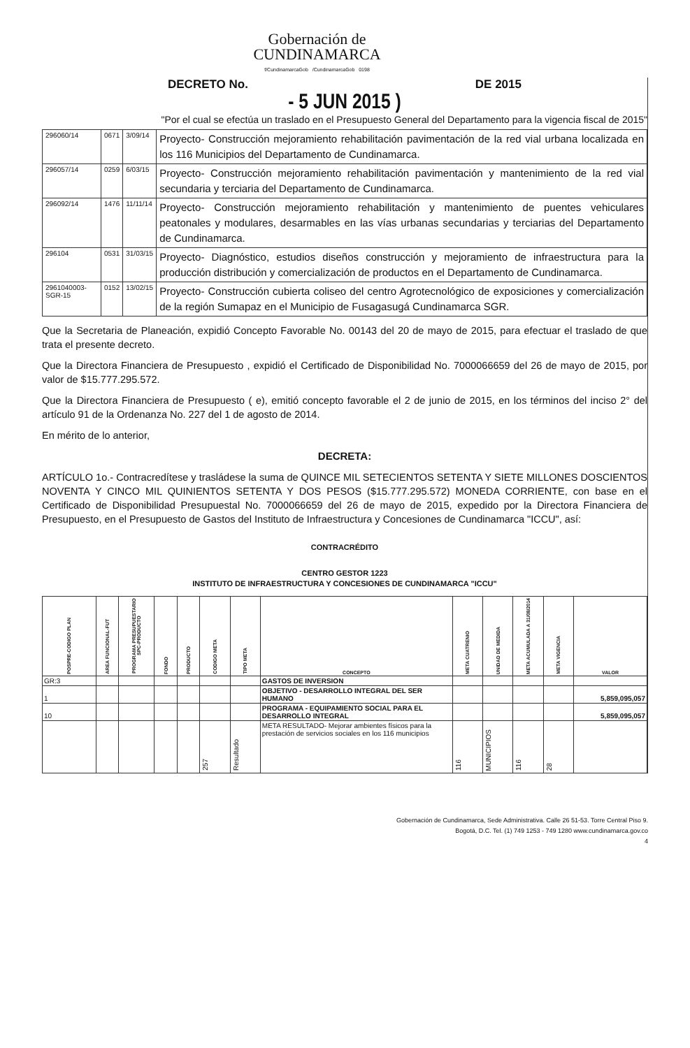Gobernación de
CUNDINAMARCA
f/CundinamarcaGob /CundinamarcaGob 0198
DECRETO No. DE 2015
- 5 JUN 2015 )
"Por el cual se efectúa un traslado en el Presupuesto General del Departamento para la vigencia fiscal de 2015"
| 296060/14 | 0671 | 3/09/14 | Proyecto- Construcción mejoramiento rehabilitación pavimentación de la red vial urbana localizada en los 116 Municipios del Departamento de Cundinamarca. |
| 296057/14 | 0259 | 6/03/15 | Proyecto- Construcción mejoramiento rehabilitación pavimentación y mantenimiento de la red vial secundaria y terciaria del Departamento de Cundinamarca. |
| 296092/14 | 1476 | 11/11/14 | Proyecto- Construcción mejoramiento rehabilitación y mantenimiento de puentes vehiculares peatonales y modulares, desarmables en las vías urbanas secundarias y terciarias del Departamento de Cundinamarca. |
| 296104 | 0531 | 31/03/15 | Proyecto- Diagnóstico, estudios diseños construcción y mejoramiento de infraestructura para la producción distribución y comercialización de productos en el Departamento de Cundinamarca. |
| 2961040003-SGR-15 | 0152 | 13/02/15 | Proyecto- Construcción cubierta coliseo del centro Agrotecnológico de exposiciones y comercialización de la región Sumapaz en el Municipio de Fusagasugá Cundinamarca SGR. |
Que la Secretaria de Planeación, expidió Concepto Favorable No. 00143 del 20 de mayo de 2015, para efectuar el traslado de que trata el presente decreto.
Que la Directora Financiera de Presupuesto , expidió el Certificado de Disponibilidad No. 7000066659 del 26 de mayo de 2015, por valor de $15.777.295.572.
Que la Directora Financiera de Presupuesto ( e), emitió concepto favorable el 2 de junio de 2015, en los términos del inciso 2° del artículo 91 de la Ordenanza No. 227 del 1 de agosto de 2014.
En mérito de lo anterior,
DECRETA:
ARTÍCULO 1o.- Contracredítese y trasládese la suma de QUINCE MIL SETECIENTOS SETENTA Y SIETE MILLONES DOSCIENTOS NOVENTA Y CINCO MIL QUINIENTOS SETENTA Y DOS PESOS ($15.777.295.572) MONEDA CORRIENTE, con base en el Certificado de Disponibilidad Presupuestal No. 7000066659 del 26 de mayo de 2015, expedido por la Directora Financiera de Presupuesto, en el Presupuesto de Gastos del Instituto de Infraestructura y Concesiones de Cundinamarca "ICCU", así:
CONTRACRÉDITO
CENTRO GESTOR 1223
INSTITUTO DE INFRAESTRUCTURA Y CONCESIONES DE CUNDINAMARCA "ICCU"
| POSPRE-CODIGO PLAN | AREA FUNCIONAL-FUT | PROGRAMA PRESUPUESTARIO SPC-PRODUCTO | FONDO | PRODUCTO | CODIGO META | TIPO META | CONCEPTO | META CUATRENIO | UNIDAD DE MEDIDA | META ACUMULADA A 31/08/2014 | META VIGENCIA | VALOR |
| --- | --- | --- | --- | --- | --- | --- | --- | --- | --- | --- | --- | --- |
| GR:3 | | | | | | | GASTOS DE INVERSION | | | | | |
| 1 | | | | | | | OBJETIVO - DESARROLLO INTEGRAL DEL SER HUMANO | | | | | 5,859,095,057 |
| 10 | | | | | | | PROGRAMA - EQUIPAMIENTO SOCIAL PARA EL DESARROLLO INTEGRAL | | | | | 5,859,095,057 |
| | | | | | 257 | Resultado | META RESULTADO- Mejorar ambientes físicos para la prestación de servicios sociales en los 116 municipios | 116 | MUNICIPIOS | 116 | 28 | |
Gobernación de Cundinamarca, Sede Administrativa. Calle 26 51-53. Torre Central Piso 9.
Bogotá, D.C. Tel. (1) 749 1253 - 749 1280 www.cundinamarca.gov.co
4